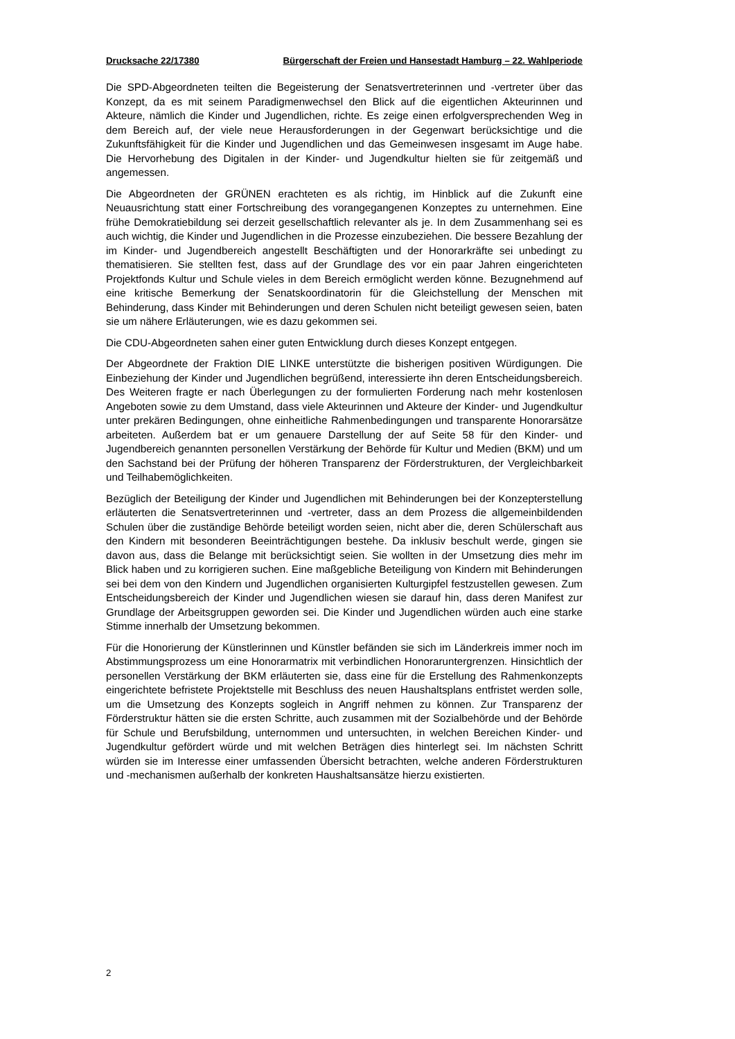Drucksache 22/17380 Bürgerschaft der Freien und Hansestadt Hamburg – 22. Wahlperiode
Die SPD-Abgeordneten teilten die Begeisterung der Senatsvertreterinnen und -vertreter über das Konzept, da es mit seinem Paradigmenwechsel den Blick auf die eigentlichen Akteurinnen und Akteure, nämlich die Kinder und Jugendlichen, richte. Es zeige einen erfolgversprechenden Weg in dem Bereich auf, der viele neue Herausforderungen in der Gegenwart berücksichtige und die Zukunftsfähigkeit für die Kinder und Jugendlichen und das Gemeinwesen insgesamt im Auge habe. Die Hervorhebung des Digitalen in der Kinder- und Jugendkultur hielten sie für zeitgemäß und angemessen.
Die Abgeordneten der GRÜNEN erachteten es als richtig, im Hinblick auf die Zukunft eine Neuausrichtung statt einer Fortschreibung des vorangegangenen Konzeptes zu unternehmen. Eine frühe Demokratiebildung sei derzeit gesellschaftlich relevanter als je. In dem Zusammenhang sei es auch wichtig, die Kinder und Jugendlichen in die Prozesse einzubeziehen. Die bessere Bezahlung der im Kinder- und Jugendbereich angestellt Beschäftigten und der Honorarkräfte sei unbedingt zu thematisieren. Sie stellten fest, dass auf der Grundlage des vor ein paar Jahren eingerichteten Projektfonds Kultur und Schule vieles in dem Bereich ermöglicht werden könne. Bezugnehmend auf eine kritische Bemerkung der Senatskoordinatorin für die Gleichstellung der Menschen mit Behinderung, dass Kinder mit Behinderungen und deren Schulen nicht beteiligt gewesen seien, baten sie um nähere Erläuterungen, wie es dazu gekommen sei.
Die CDU-Abgeordneten sahen einer guten Entwicklung durch dieses Konzept entgegen.
Der Abgeordnete der Fraktion DIE LINKE unterstützte die bisherigen positiven Würdigungen. Die Einbeziehung der Kinder und Jugendlichen begrüßend, interessierte ihn deren Entscheidungsbereich. Des Weiteren fragte er nach Überlegungen zu der formulierten Forderung nach mehr kostenlosen Angeboten sowie zu dem Umstand, dass viele Akteurinnen und Akteure der Kinder- und Jugendkultur unter prekären Bedingungen, ohne einheitliche Rahmenbedingungen und transparente Honorarsätze arbeiteten. Außerdem bat er um genauere Darstellung der auf Seite 58 für den Kinder- und Jugendbereich genannten personellen Verstärkung der Behörde für Kultur und Medien (BKM) und um den Sachstand bei der Prüfung der höheren Transparenz der Förderstrukturen, der Vergleichbarkeit und Teilhabemöglichkeiten.
Bezüglich der Beteiligung der Kinder und Jugendlichen mit Behinderungen bei der Konzepterstellung erläuterten die Senatsvertreterinnen und -vertreter, dass an dem Prozess die allgemeinbildenden Schulen über die zuständige Behörde beteiligt worden seien, nicht aber die, deren Schülerschaft aus den Kindern mit besonderen Beeinträchtigungen bestehe. Da inklusiv beschult werde, gingen sie davon aus, dass die Belange mit berücksichtigt seien. Sie wollten in der Umsetzung dies mehr im Blick haben und zu korrigieren suchen. Eine maßgebliche Beteiligung von Kindern mit Behinderungen sei bei dem von den Kindern und Jugendlichen organisierten Kulturgipfel festzustellen gewesen. Zum Entscheidungsbereich der Kinder und Jugendlichen wiesen sie darauf hin, dass deren Manifest zur Grundlage der Arbeitsgruppen geworden sei. Die Kinder und Jugendlichen würden auch eine starke Stimme innerhalb der Umsetzung bekommen.
Für die Honorierung der Künstlerinnen und Künstler befänden sie sich im Länderkreis immer noch im Abstimmungsprozess um eine Honorarmatrix mit verbindlichen Honoraruntergrenzen. Hinsichtlich der personellen Verstärkung der BKM erläuterten sie, dass eine für die Erstellung des Rahmenkonzepts eingerichtete befristete Projektstelle mit Beschluss des neuen Haushaltsplans entfristet werden solle, um die Umsetzung des Konzepts sogleich in Angriff nehmen zu können. Zur Transparenz der Förderstruktur hätten sie die ersten Schritte, auch zusammen mit der Sozialbehörde und der Behörde für Schule und Berufsbildung, unternommen und untersuchten, in welchen Bereichen Kinder- und Jugendkultur gefördert würde und mit welchen Beträgen dies hinterlegt sei. Im nächsten Schritt würden sie im Interesse einer umfassenden Übersicht betrachten, welche anderen Förderstrukturen und -mechanismen außerhalb der konkreten Haushaltsansätze hierzu existierten.
2